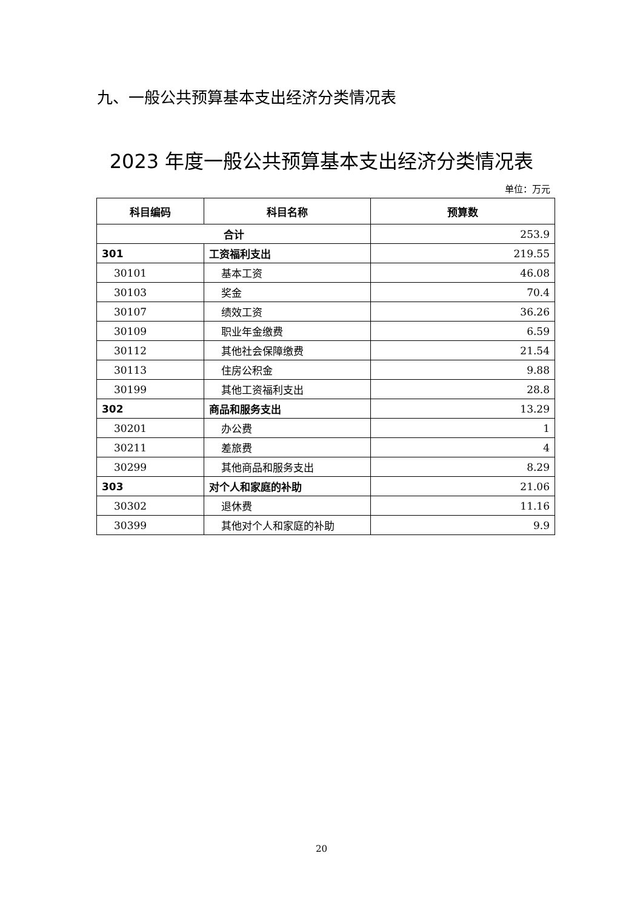九、一般公共预算基本支出经济分类情况表
2023 年度一般公共预算基本支出经济分类情况表
单位：万元
| 科目编码 | 科目名称 | 预算数 |
| --- | --- | --- |
| 合计 | | 253.9 |
| 301 | 工资福利支出 | 219.55 |
| 30101 | 基本工资 | 46.08 |
| 30103 | 奖金 | 70.4 |
| 30107 | 绩效工资 | 36.26 |
| 30109 | 职业年金缴费 | 6.59 |
| 30112 | 其他社会保障缴费 | 21.54 |
| 30113 | 住房公积金 | 9.88 |
| 30199 | 其他工资福利支出 | 28.8 |
| 302 | 商品和服务支出 | 13.29 |
| 30201 | 办公费 | 1 |
| 30211 | 差旅费 | 4 |
| 30299 | 其他商品和服务支出 | 8.29 |
| 303 | 对个人和家庭的补助 | 21.06 |
| 30302 | 退休费 | 11.16 |
| 30399 | 其他对个人和家庭的补助 | 9.9 |
20